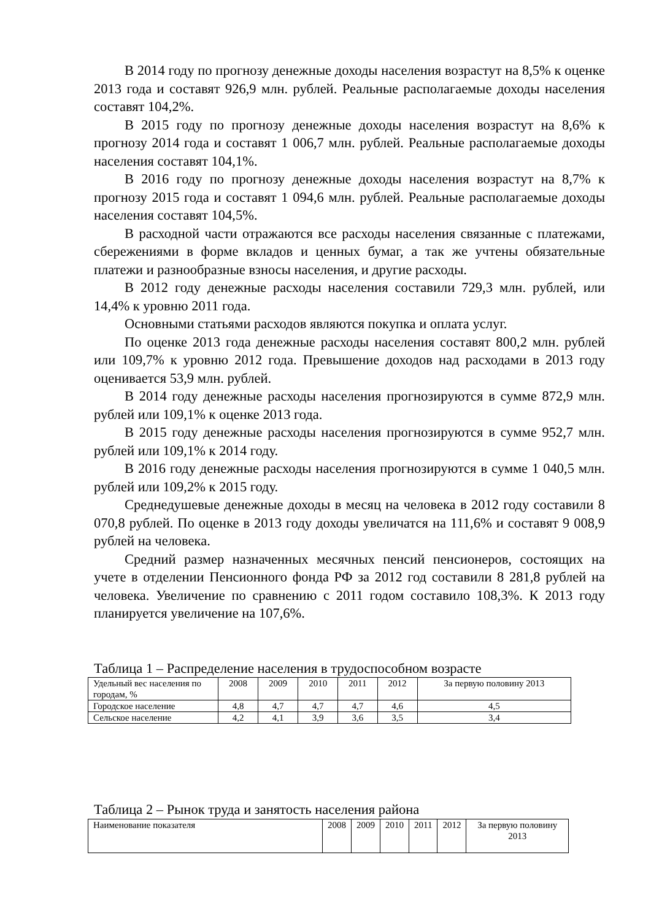В 2014 году по прогнозу денежные доходы населения возрастут на 8,5% к оценке 2013 года и составят 926,9 млн. рублей. Реальные располагаемые доходы населения составят 104,2%.
В 2015 году по прогнозу денежные доходы населения возрастут на 8,6% к прогнозу 2014 года и составят 1 006,7 млн. рублей. Реальные располагаемые доходы населения составят 104,1%.
В 2016 году по прогнозу денежные доходы населения возрастут на 8,7% к прогнозу 2015 года и составят 1 094,6 млн. рублей. Реальные располагаемые доходы населения составят 104,5%.
В расходной части отражаются все расходы населения связанные с платежами, сбережениями в форме вкладов и ценных бумаг, а так же учтены обязательные платежи и разнообразные взносы населения, и другие расходы.
В 2012 году денежные расходы населения составили 729,3 млн. рублей, или 14,4% к уровню 2011 года.
Основными статьями расходов являются покупка и оплата услуг.
По оценке 2013 года денежные расходы населения составят 800,2 млн. рублей или 109,7% к уровню 2012 года. Превышение доходов над расходами в 2013 году оценивается 53,9 млн. рублей.
В 2014 году денежные расходы населения прогнозируются в сумме 872,9 млн. рублей или 109,1% к оценке 2013 года.
В 2015 году денежные расходы населения прогнозируются в сумме 952,7 млн. рублей или 109,1% к 2014 году.
В 2016 году денежные расходы населения прогнозируются в сумме 1 040,5 млн. рублей или 109,2% к 2015 году.
Среднедушевые денежные доходы в месяц на человека в 2012 году составили 8 070,8 рублей. По оценке в 2013 году доходы увеличатся на 111,6% и составят 9 008,9 рублей на человека.
Средний размер назначенных месячных пенсий пенсионеров, состоящих на учете в отделении Пенсионного фонда РФ за 2012 год составили 8 281,8 рублей на человека. Увеличение по сравнению с 2011 годом составило 108,3%. К 2013 году планируется увеличение на 107,6%.
Таблица 1 – Распределение населения в трудоспособном возрасте
| Удельный вес населения по городам, % | 2008 | 2009 | 2010 | 2011 | 2012 | За первую половину 2013 |
| Городское население | 4,8 | 4,7 | 4,7 | 4,7 | 4,6 | 4,5 |
| Сельское население | 4,2 | 4,1 | 3,9 | 3,6 | 3,5 | 3,4 |
Таблица 2 – Рынок труда и занятость населения района
| Наименование показателя | 2008 | 2009 | 2010 | 2011 | 2012 | За первую половину 2013 |